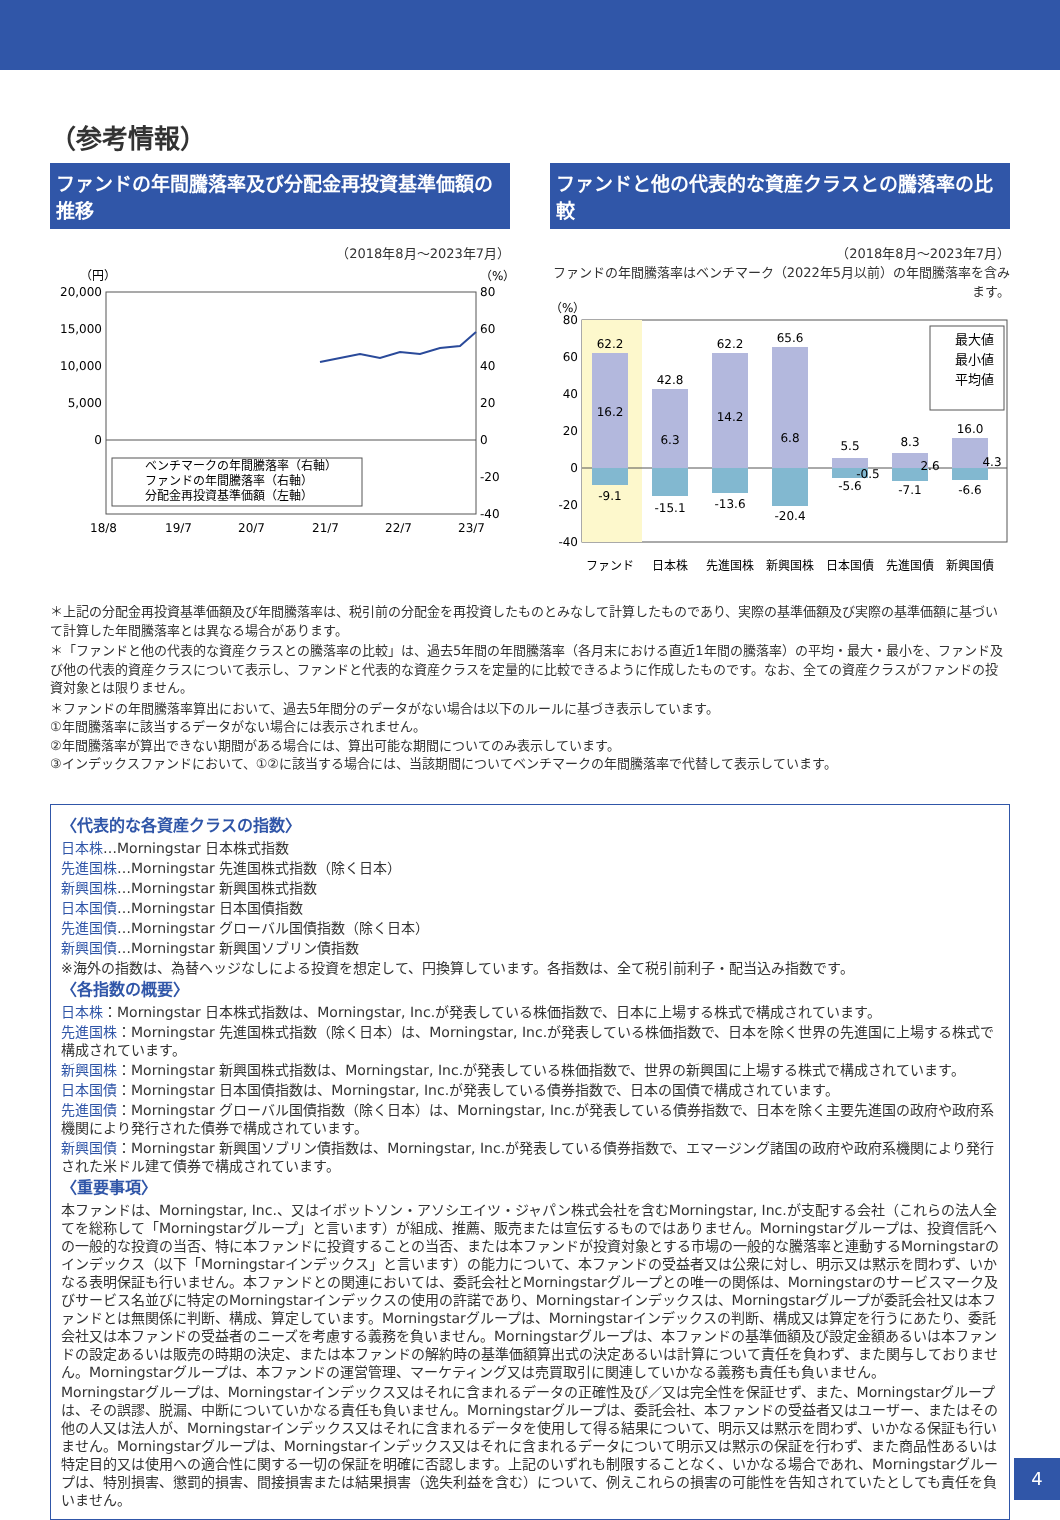（参考情報）
ファンドの年間騰落率及び分配金再投資基準価額の推移
（2018年8月～2023年7月）
（円）
（%）
20,000
15,000
10,000
5,000
0
80
60
40
20
0
-20
-40
ベンチマークの年間騰落率（右軸）
ファンドの年間騰落率（右軸）
分配金再投資基準価額（左軸）
18/8
19/7
20/7
21/7
22/7
23/7
ファンドと他の代表的な資産クラスとの騰落率の比較
（2018年8月～2023年7月）
ファンドの年間騰落率はベンチマーク（2022年5月以前）の年間騰落率を含みます。
（%）
80
60
40
20
0
-20
-40
62.2
16.2
-9.1
42.8
6.3
-15.1
62.2
14.2
-13.6
65.6
6.8
-20.4
5.5
-5.6
-0.5
8.3
-7.1
2.6
16.0
-6.6
4.3
ファンド
日本株
先進国株
新興国株
日本国債
先進国債
新興国債
最大値
最小値
平均値
＊上記の分配金再投資基準価額及び年間騰落率は、税引前の分配金を再投資したものとみなして計算したものであり、実際の基準価額及び実際の基準価額に基づいて計算した年間騰落率とは異なる場合があります。
＊「ファンドと他の代表的な資産クラスとの騰落率の比較」は、過去5年間の年間騰落率（各月末における直近1年間の騰落率）の平均・最大・最小を、ファンド及び他の代表的資産クラスについて表示し、ファンドと代表的な資産クラスを定量的に比較できるように作成したものです。なお、全ての資産クラスがファンドの投資対象とは限りません。
＊ファンドの年間騰落率算出において、過去5年間分のデータがない場合は以下のルールに基づき表示しています。
①年間騰落率に該当するデータがない場合には表示されません。
②年間騰落率が算出できない期間がある場合には、算出可能な期間についてのみ表示しています。
③インデックスファンドにおいて、①②に該当する場合には、当該期間についてベンチマークの年間騰落率で代替して表示しています。
〈代表的な各資産クラスの指数〉
日本株…Morningstar 日本株式指数
先進国株…Morningstar 先進国株式指数（除く日本）
新興国株…Morningstar 新興国株式指数
日本国債…Morningstar 日本国債指数
先進国債…Morningstar グローバル国債指数（除く日本）
新興国債…Morningstar 新興国ソブリン債指数
※海外の指数は、為替ヘッジなしによる投資を想定して、円換算しています。各指数は、全て税引前利子・配当込み指数です。
〈各指数の概要〉
日本株：Morningstar 日本株式指数は、Morningstar, Inc.が発表している株価指数で、日本に上場する株式で構成されています。
先進国株：Morningstar 先進国株式指数（除く日本）は、Morningstar, Inc.が発表している株価指数で、日本を除く世界の先進国に上場する株式で構成されています。
新興国株：Morningstar 新興国株式指数は、Morningstar, Inc.が発表している株価指数で、世界の新興国に上場する株式で構成されています。
日本国債：Morningstar 日本国債指数は、Morningstar, Inc.が発表している債券指数で、日本の国債で構成されています。
先進国債：Morningstar グローバル国債指数（除く日本）は、Morningstar, Inc.が発表している債券指数で、日本を除く主要先進国の政府や政府系機関により発行された債券で構成されています。
新興国債：Morningstar 新興国ソブリン債指数は、Morningstar, Inc.が発表している債券指数で、エマージング諸国の政府や政府系機関により発行された米ドル建て債券で構成されています。
〈重要事項〉
本ファンドは、Morningstar, Inc.、又はイボットソン・アソシエイツ・ジャパン株式会社を含むMorningstar, Inc.が支配する会社（これらの法人全てを総称して「Morningstarグループ」と言います）が組成、推薦、販売または宣伝するものではありません。Morningstarグループは、投資信託への一般的な投資の当否、特に本ファンドに投資することの当否、または本ファンドが投資対象とする市場の一般的な騰落率と連動するMorningstarのインデックス（以下「Morningstarインデックス」と言います）の能力について、本ファンドの受益者又は公衆に対し、明示又は黙示を問わず、いかなる表明保証も行いません。本ファンドとの関連においては、委託会社とMorningstarグループとの唯一の関係は、Morningstarのサービスマーク及びサービス名並びに特定のMorningstarインデックスの使用の許諾であり、Morningstarインデックスは、Morningstarグループが委託会社又は本ファンドとは無関係に判断、構成、算定しています。Morningstarグループは、Morningstarインデックスの判断、構成又は算定を行うにあたり、委託会社又は本ファンドの受益者のニーズを考慮する義務を負いません。Morningstarグループは、本ファンドの基準価額及び設定金額あるいは本ファンドの設定あるいは販売の時期の決定、または本ファンドの解約時の基準価額算出式の決定あるいは計算について責任を負わず、また関与しておりません。Morningstarグループは、本ファンドの運営管理、マーケティング又は売買取引に関連していかなる義務も責任も負いません。
Morningstarグループは、Morningstarインデックス又はそれに含まれるデータの正確性及び／又は完全性を保証せず、また、Morningstarグループは、その誤謬、脱漏、中断についていかなる責任も負いません。Morningstarグループは、委託会社、本ファンドの受益者又はユーザー、またはその他の人又は法人が、Morningstarインデックス又はそれに含まれるデータを使用して得る結果について、明示又は黙示を問わず、いかなる保証も行いません。Morningstarグループは、Morningstarインデックス又はそれに含まれるデータについて明示又は黙示の保証を行わず、また商品性あるいは特定目的又は使用への適合性に関する一切の保証を明確に否認します。上記のいずれも制限することなく、いかなる場合であれ、Morningstarグループは、特別損害、懲罰的損害、間接損害または結果損害（逸失利益を含む）について、例えこれらの損害の可能性を告知されていたとしても責任を負いません。
4